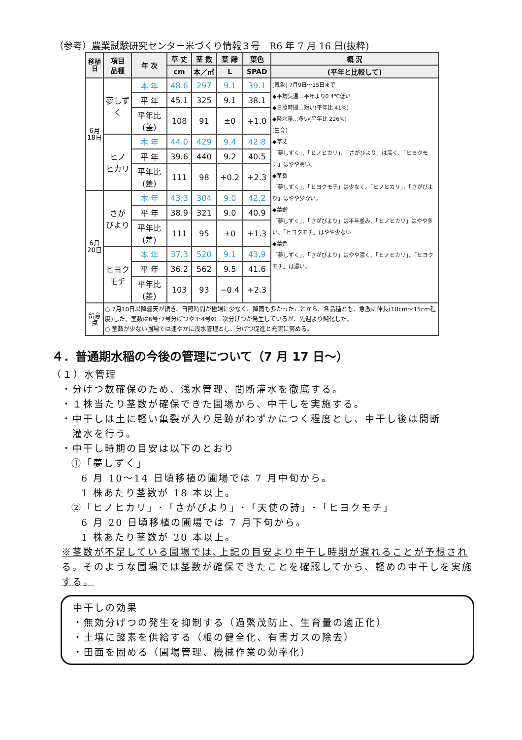（参考）農業試験研究センター米づくり情報３号　R6 年 7 月 16 日(抜粋)
| 移植日 | 項目 品種 | 年 次 | 草 丈 | 茎 数 | 葉 齢 | 葉色 | 概 況 |
| --- | --- | --- | --- | --- | --- | --- | --- |
| | | | cm | 本／㎡ | L | SPAD | (平年と比較して) |
| 6月18日 | 夢しずく | 本 年 | 48.6 | 297 | 9.1 | 39.1 | [気象] 7月9日～15日まで ◆平均気温…平年より0.4℃低い ◆日照時間…短い(平年比 41%) ◆降水量…多い(平年比 226%) [生育] ◆草丈 「夢しずく」、「ヒノヒカリ」、「さがびより」は高く、「ヒヨクモチ」はやや高い。 ◆茎数 「夢しずく」、「ヒヨクモチ」は少なく、「ヒノヒカリ」、「さがびより」はやや少ない。 ◆葉齢 「夢しずく」、「さがびより」は平年並み、「ヒノヒカリ」はやや多い、「ヒヨクモチ」はやや少ない ◆葉色 「夢しずく」、「さがびより」はやや濃く、「ヒノヒカリ」、「ヒヨクモチ」は濃い。 |
| | | 平 年 | 45.1 | 325 | 9.1 | 38.1 | |
| | | 平年比(差) | 108 | 91 | ±0 | +1.0 | |
| | ヒノ ヒカリ | 本 年 | 44.0 | 429 | 9.4 | 42.8 | |
| | | 平 年 | 39.6 | 440 | 9.2 | 40.5 | |
| | | 平年比(差) | 111 | 98 | +0.2 | +2.3 | |
| 6月20日 | さが びより | 本 年 | 43.3 | 304 | 9.0 | 42.2 | |
| | | 平 年 | 38.9 | 321 | 9.0 | 40.9 | |
| | | 平年比(差) | 111 | 95 | ±0 | +1.3 | |
| | ヒヨク モチ | 本 年 | 37.3 | 520 | 9.1 | 43.9 | |
| | | 平 年 | 36.2 | 562 | 9.5 | 41.6 | |
| | | 平年比(差) | 103 | 93 | −0.4 | +2.3 | |
| 留意点 | ○ 7月10日以降曇天が続き、日照時間が極端に少なく、降雨も多かったことから、各品種とも、急激に伸長(10cm～15cm程度)した。茎数は6号･7号分げつや3･4号の二次分げつが発生しているが、先週より鈍化した。 ○ 茎数が少ない圃場では速やかに浅水管理とし、分げつ促進と充実に努める。 | | | | | | |
４．普通期水稲の今後の管理について（7 月 17 日～）
（１）水管理
・分げつ数確保のため、浅水管理、間断灌水を徹底する。
・１株当たり茎数が確保できた圃場から、中干しを実施する。
・中干しは土に軽い亀裂が入り足跡がわずかにつく程度とし、中干し後は間断
　灌水を行う。
・中干し時期の目安は以下のとおり
①「夢しずく」
6 月 10～14 日頃移植の圃場では 7 月中旬から。
1 株あたり茎数が 18 本以上。
②「ヒノヒカリ」･「さがびより」･「天使の詩」･「ヒヨクモチ」
6 月 20 日頃移植の圃場では 7 月下旬から。
1 株あたり茎数が 20 本以上。
※茎数が不足している圃場では､上記の目安より中干し時期が遅れることが予想される。そのような圃場では茎数が確保できたことを確認してから、軽めの中干しを実施する。
中干しの効果
・無効分げつの発生を抑制する（過繁茂防止、生育量の適正化）
・土壌に酸素を供給する（根の健全化、有害ガスの除去）
・田面を固める（圃場管理、機械作業の効率化）